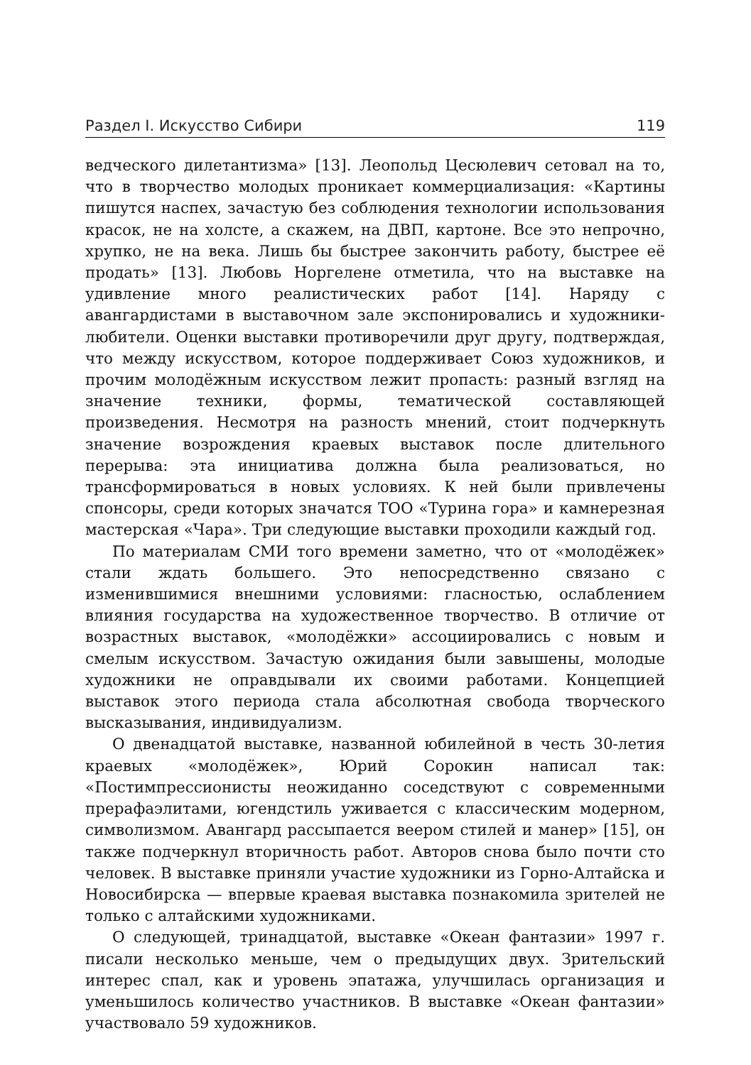Раздел I. Искусство Сибири 119
ведческого дилетантизма» [13]. Леопольд Цесюлевич сетовал на то, что в творчество молодых проникает коммерциализация: «Картины пишутся наспех, зачастую без соблюдения технологии использования красок, не на холсте, а скажем, на ДВП, картоне. Все это непрочно, хрупко, не на века. Лишь бы быстрее закончить работу, быстрее её продать» [13]. Любовь Норгелене отметила, что на выставке на удивление много реалистических работ [14]. Наряду с авангардистами в выставочном зале экспонировались и художники-любители. Оценки выставки противоречили друг другу, подтверждая, что между искусством, которое поддерживает Союз художников, и прочим молодёжным искусством лежит пропасть: разный взгляд на значение техники, формы, тематической составляющей произведения. Несмотря на разность мнений, стоит подчеркнуть значение возрождения краевых выставок после длительного перерыва: эта инициатива должна была реализоваться, но трансформироваться в новых условиях. К ней были привлечены спонсоры, среди которых значатся ТОО «Турина гора» и камнерезная мастерская «Чара». Три следующие выставки проходили каждый год.
По материалам СМИ того времени заметно, что от «молодёжек» стали ждать большего. Это непосредственно связано с изменившимися внешними условиями: гласностью, ослаблением влияния государства на художественное творчество. В отличие от возрастных выставок, «молодёжки» ассоциировались с новым и смелым искусством. Зачастую ожидания были завышены, молодые художники не оправдывали их своими работами. Концепцией выставок этого периода стала абсолютная свобода творческого высказывания, индивидуализм.
О двенадцатой выставке, названной юбилейной в честь 30-летия краевых «молодёжек», Юрий Сорокин написал так: «Постимпрессионисты неожиданно соседствуют с современными прерафаэлитами, югендстиль уживается с классическим модерном, символизмом. Авангард рассыпается веером стилей и манер» [15], он также подчеркнул вторичность работ. Авторов снова было почти сто человек. В выставке приняли участие художники из Горно-Алтайска и Новосибирска — впервые краевая выставка познакомила зрителей не только с алтайскими художниками.
О следующей, тринадцатой, выставке «Океан фантазии» 1997 г. писали несколько меньше, чем о предыдущих двух. Зрительский интерес спал, как и уровень эпатажа, улучшилась организация и уменьшилось количество участников. В выставке «Океан фантазии» участвовало 59 художников.